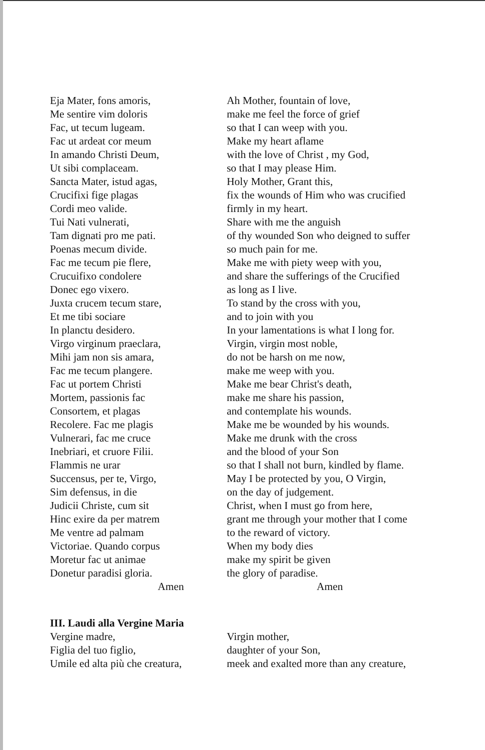Eja Mater, fons amoris,
Me sentire vim doloris
Fac, ut tecum lugeam.
Fac ut ardeat cor meum
In amando Christi Deum,
Ut sibi complaceam.
Sancta Mater, istud agas,
Crucifixi fige plagas
Cordi meo valide.
Tui Nati vulnerati,
Tam dignati pro me pati.
Poenas mecum divide.
Fac me tecum pie flere,
Crucuifixo condolere
Donec ego vixero.
Juxta crucem tecum stare,
Et me tibi sociare
In planctu desidero.
Virgo virginum praeclara,
Mihi jam non sis amara,
Fac me tecum plangere.
Fac ut portem Christi
Mortem, passionis fac
Consortem, et plagas
Recolere. Fac me plagis
Vulnerari, fac me cruce
Inebriari, et cruore Filii.
Flammis ne urar
Succensus, per te, Virgo,
Sim defensus, in die
Judicii Christe, cum sit
Hinc exire da per matrem
Me ventre ad palmam
Victoriae. Quando corpus
Moretur fac ut animae
Donetur paradisi gloria.
Amen
Ah Mother, fountain of love,
make me feel the force of grief
so that I can weep with you.
Make my heart aflame
with the love of Christ , my God,
so that I may please Him.
Holy Mother, Grant this,
fix the wounds of Him who was crucified
firmly in my heart.
Share with me the anguish
of thy wounded Son who deigned to suffer
so much pain for me.
Make me with piety weep with you,
and share the sufferings of the Crucified
as long as I live.
To stand by the cross with you,
and to join with you
In your lamentations is what I long for.
Virgin, virgin most noble,
do not be harsh on me now,
make me weep with you.
Make me bear Christ's death,
make me share his passion,
and contemplate his wounds.
Make me be wounded by his wounds.
Make me drunk with the cross
and the blood of your Son
so that I shall not burn, kindled by flame.
May I be protected by you, O Virgin,
on the day of judgement.
Christ, when I must go from here,
grant me through your mother that I come
to the reward of victory.
When my body dies
make my spirit be given
the glory of paradise.
Amen
III. Laudi alla Vergine Maria
Vergine madre,
Figlia del tuo figlio,
Umile ed alta più che creatura,
Virgin mother,
daughter of your Son,
meek and exalted more than any creature,